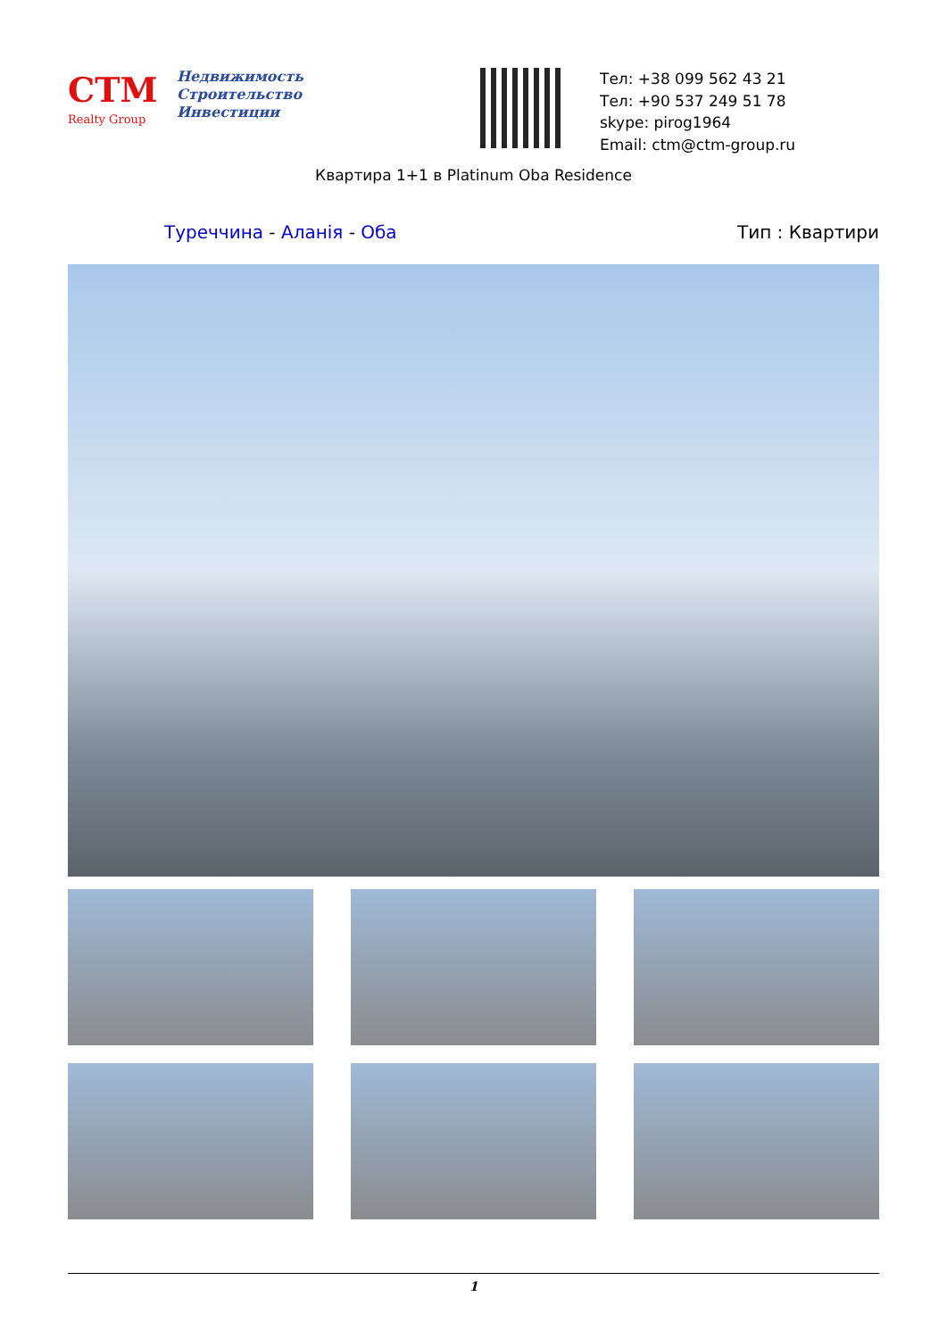CTM
Realty Group
Недвижимость
Строительство
Инвестиции
Тел: +38 099 562 43 21
Тел: +90 537 249 51 78
skype: pirog1964
Email: ctm@ctm-group.ru
Квартира 1+1 в Platinum Oba Residence
Туреччина - Аланія - Оба Тип : Квартири
1